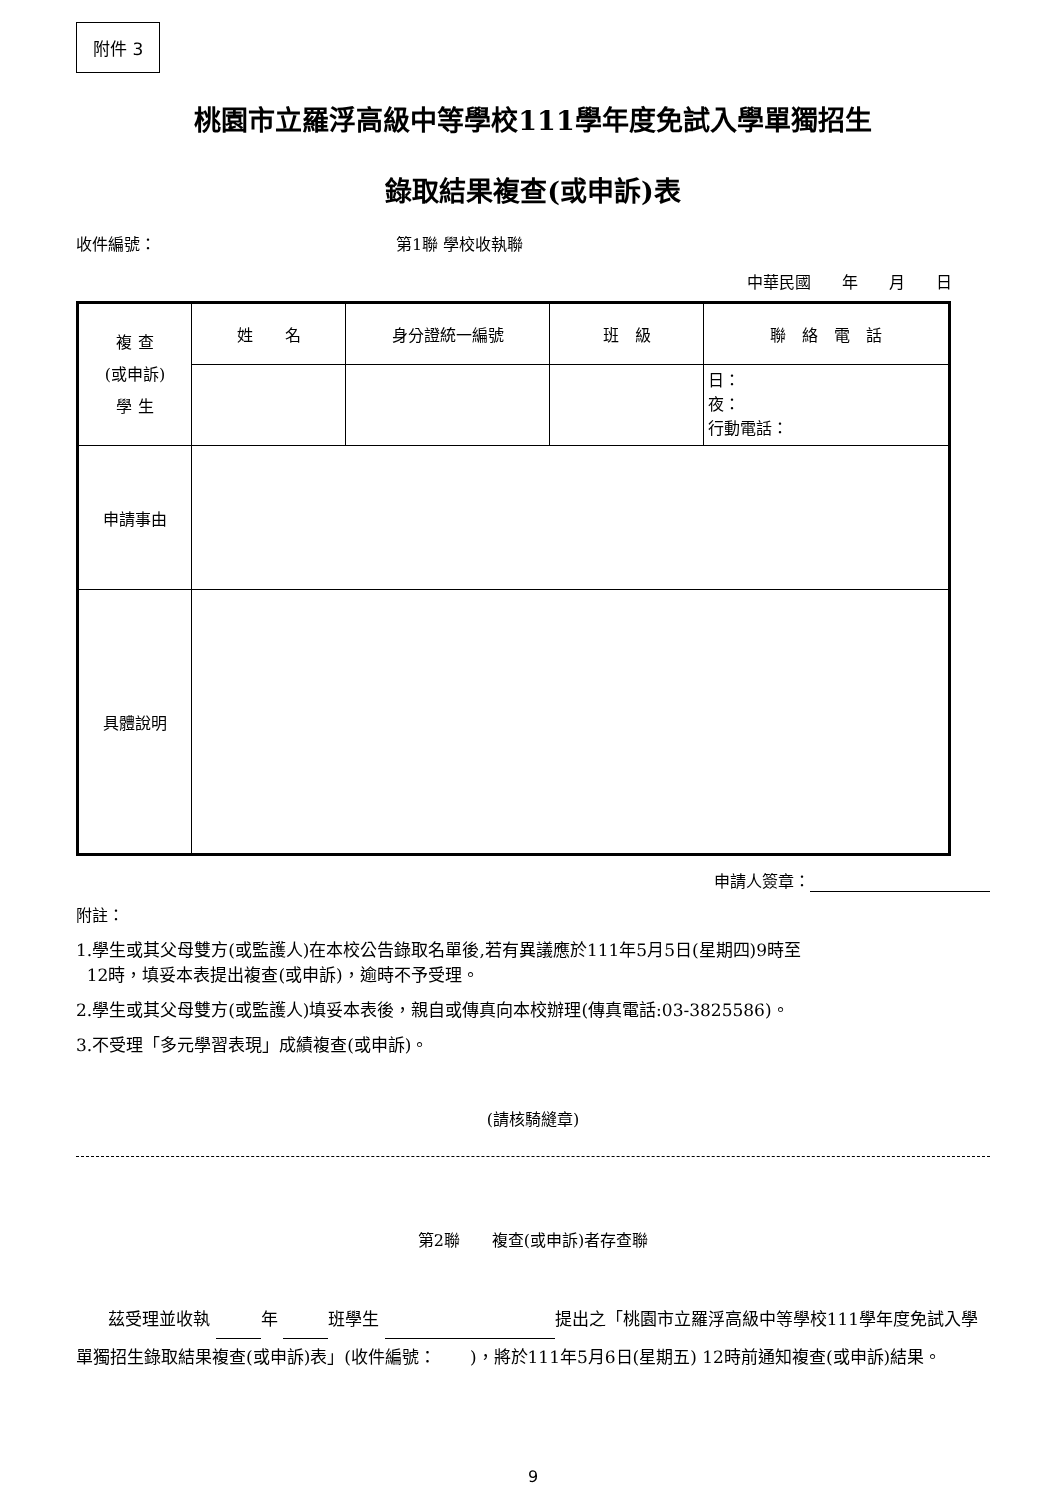附件 3
桃園市立羅浮高級中等學校111學年度免試入學單獨招生
錄取結果複查(或申訴)表
收件編號： 第1聯 學校收執聯
中華民國 年 月 日
| 複 查 (或申訴) 學 生 | 姓 名 | 身分證統一編號 | 班 級 | 聯 絡 電 話 |
| | | | | 日： 夜： 行動電話： |
| 申請事由 | | | | |
| 具體說明 | | | | |
申請人簽章：
附註：
1.學生或其父母雙方(或監護人)在本校公告錄取名單後,若有異議應於111年5月5日(星期四)9時至
12時，填妥本表提出複查(或申訴)，逾時不予受理。
2.學生或其父母雙方(或監護人)填妥本表後，親自或傳真向本校辦理(傳真電話:03-3825586)。
3.不受理「多元學習表現」成績複查(或申訴)。
(請核騎縫章)
第2聯　　複查(或申訴)者存查聯
茲受理並收執 年 班學生 提出之「桃園市立羅浮高級中等學校111學年度免試入學單獨招生錄取結果複查(或申訴)表」(收件編號：　　)，將於111年5月6日(星期五) 12時前通知複查(或申訴)結果。
9